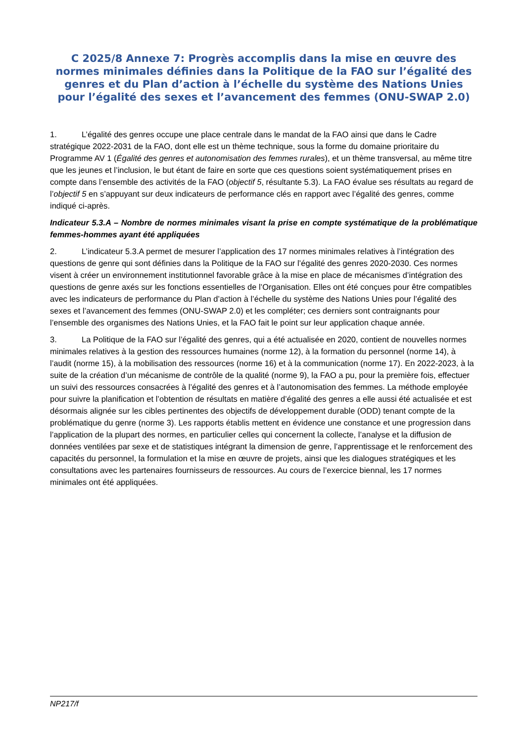C 2025/8 Annexe 7: Progrès accomplis dans la mise en œuvre des normes minimales définies dans la Politique de la FAO sur l’égalité des genres et du Plan d’action à l’échelle du système des Nations Unies pour l’égalité des sexes et l’avancement des femmes (ONU-SWAP 2.0)
1. L’égalité des genres occupe une place centrale dans le mandat de la FAO ainsi que dans le Cadre stratégique 2022-2031 de la FAO, dont elle est un thème technique, sous la forme du domaine prioritaire du Programme AV 1 (Égalité des genres et autonomisation des femmes rurales), et un thème transversal, au même titre que les jeunes et l’inclusion, le but étant de faire en sorte que ces questions soient systématiquement prises en compte dans l’ensemble des activités de la FAO (objectif 5, résultante 5.3). La FAO évalue ses résultats au regard de l’objectif 5 en s’appuyant sur deux indicateurs de performance clés en rapport avec l’égalité des genres, comme indiqué ci-après.
Indicateur 5.3.A – Nombre de normes minimales visant la prise en compte systématique de la problématique femmes-hommes ayant été appliquées
2. L’indicateur 5.3.A permet de mesurer l’application des 17 normes minimales relatives à l’intégration des questions de genre qui sont définies dans la Politique de la FAO sur l’égalité des genres 2020-2030. Ces normes visent à créer un environnement institutionnel favorable grâce à la mise en place de mécanismes d’intégration des questions de genre axés sur les fonctions essentielles de l’Organisation. Elles ont été conçues pour être compatibles avec les indicateurs de performance du Plan d’action à l’échelle du système des Nations Unies pour l’égalité des sexes et l’avancement des femmes (ONU-SWAP 2.0) et les compléter; ces derniers sont contraignants pour l’ensemble des organismes des Nations Unies, et la FAO fait le point sur leur application chaque année.
3. La Politique de la FAO sur l’égalité des genres, qui a été actualisée en 2020, contient de nouvelles normes minimales relatives à la gestion des ressources humaines (norme 12), à la formation du personnel (norme 14), à l’audit (norme 15), à la mobilisation des ressources (norme 16) et à la communication (norme 17). En 2022-2023, à la suite de la création d’un mécanisme de contrôle de la qualité (norme 9), la FAO a pu, pour la première fois, effectuer un suivi des ressources consacrées à l’égalité des genres et à l’autonomisation des femmes. La méthode employée pour suivre la planification et l’obtention de résultats en matière d’égalité des genres a elle aussi été actualisée et est désormais alignée sur les cibles pertinentes des objectifs de développement durable (ODD) tenant compte de la problématique du genre (norme 3). Les rapports établis mettent en évidence une constance et une progression dans l’application de la plupart des normes, en particulier celles qui concernent la collecte, l’analyse et la diffusion de données ventilées par sexe et de statistiques intégrant la dimension de genre, l’apprentissage et le renforcement des capacités du personnel, la formulation et la mise en œuvre de projets, ainsi que les dialogues stratégiques et les consultations avec les partenaires fournisseurs de ressources. Au cours de l’exercice biennal, les 17 normes minimales ont été appliquées.
NP217/f